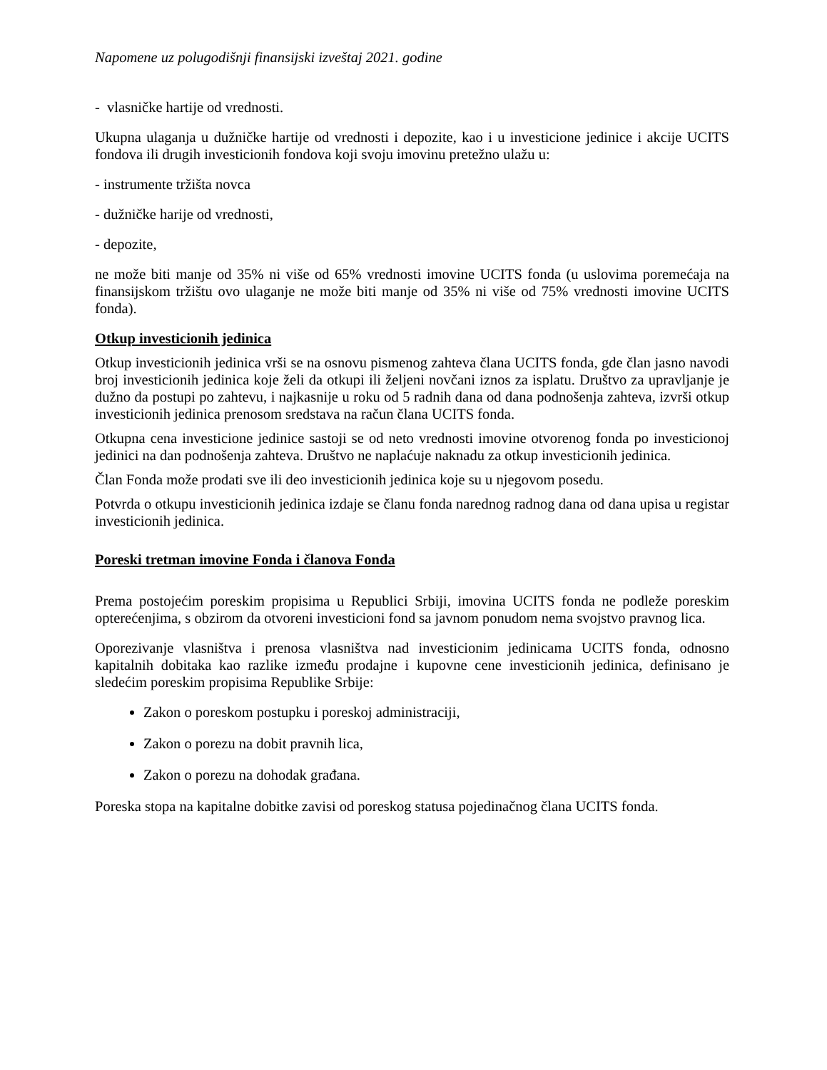Napomene uz polugodišnji finansijski izveštaj 2021. godine
- vlasničke hartije od vrednosti.
Ukupna ulaganja u dužničke hartije od vrednosti i depozite, kao i u investicione jedinice i akcije UCITS fondova ili drugih investicionih fondova koji svoju imovinu pretežno ulažu u:
- instrumente tržišta novca
- dužničke harije od vrednosti,
- depozite,
ne može biti manje od 35% ni više od 65% vrednosti imovine UCITS fonda (u uslovima poremećaja na finansijskom tržištu ovo ulaganje ne može biti manje od 35% ni više od 75% vrednosti imovine UCITS fonda).
Otkup investicionih jedinica
Otkup investicionih jedinica vrši se na osnovu pismenog zahteva člana UCITS fonda, gde član jasno navodi broj investicionih jedinica koje želi da otkupi ili željeni novčani iznos za isplatu. Društvo za upravljanje je dužno da postupi po zahtevu, i najkasnije u roku od 5 radnih dana od dana podnošenja zahteva, izvrši otkup investicionih jedinica prenosom sredstava na račun člana UCITS fonda.
Otkupna cena investicione jedinice sastoji se od neto vrednosti imovine otvorenog fonda po investicionoj jedinici na dan podnošenja zahteva. Društvo ne naplaćuje naknadu za otkup investicionih jedinica.
Član Fonda može prodati sve ili deo investicionih jedinica koje su u njegovom posedu.
Potvrda o otkupu investicionih jedinica izdaje se članu fonda narednog radnog dana od dana upisa u registar investicionih jedinica.
Poreski tretman imovine Fonda i članova Fonda
Prema postojećim poreskim propisima u Republici Srbiji, imovina UCITS fonda ne podleže poreskim opterećenjima, s obzirom da otvoreni investicioni fond sa javnom ponudom nema svojstvo pravnog lica.
Oporezivanje vlasništva i prenosa vlasništva nad investicionim jedinicama UCITS fonda, odnosno kapitalnih dobitaka kao razlike između prodajne i kupovne cene investicionih jedinica, definisano je sledećim poreskim propisima Republike Srbije:
Zakon o poreskom postupku i poreskoj administraciji,
Zakon o porezu na dobit pravnih lica,
Zakon o porezu na dohodak građana.
Poreska stopa na kapitalne dobitke zavisi od poreskog statusa pojedinačnog člana UCITS fonda.